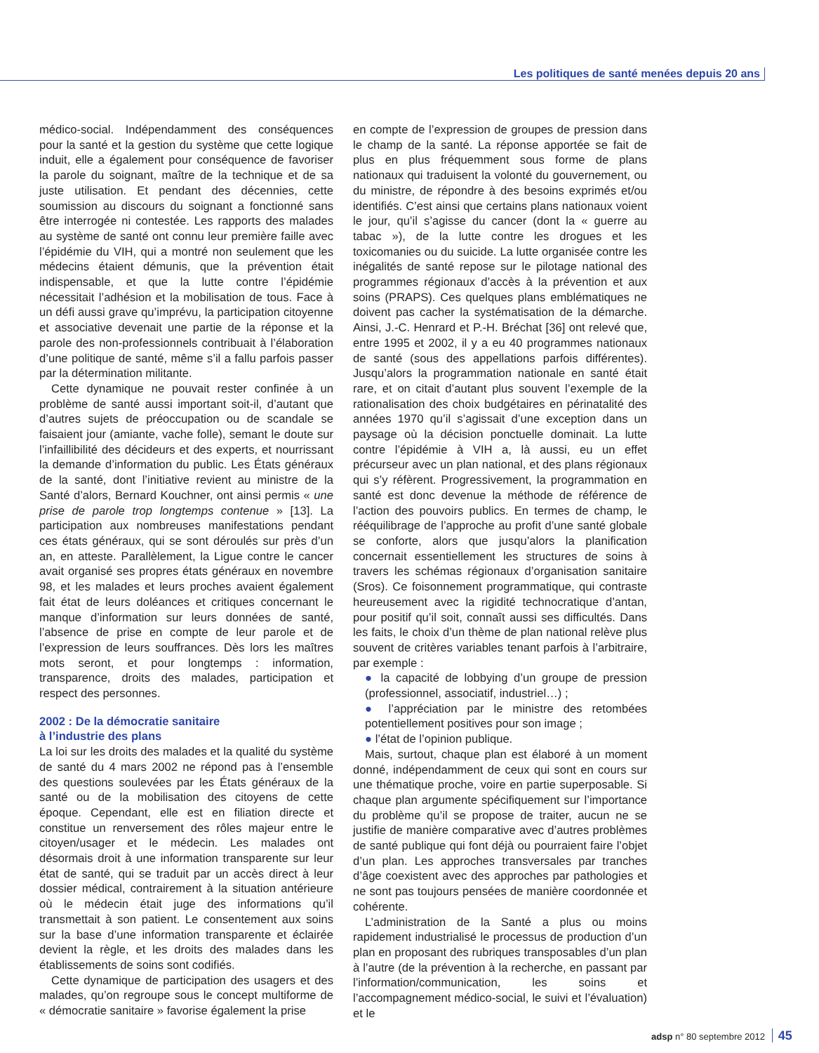Les politiques de santé menées depuis 20 ans
médico-social. Indépendamment des conséquences pour la santé et la gestion du système que cette logique induit, elle a également pour conséquence de favoriser la parole du soignant, maître de la technique et de sa juste utilisation. Et pendant des décennies, cette soumission au discours du soignant a fonctionné sans être interrogée ni contestée. Les rapports des malades au système de santé ont connu leur première faille avec l’épidémie du VIH, qui a montré non seulement que les médecins étaient démunis, que la prévention était indispensable, et que la lutte contre l’épidémie nécessitait l’adhésion et la mobilisation de tous. Face à un défi aussi grave qu’imprévu, la participation citoyenne et associative devenait une partie de la réponse et la parole des non-professionnels contribuait à l’élaboration d’une politique de santé, même s’il a fallu parfois passer par la détermination militante.
Cette dynamique ne pouvait rester confinée à un problème de santé aussi important soit-il, d’autant que d’autres sujets de préoccupation ou de scandale se faisaient jour (amiante, vache folle), semant le doute sur l’infaillibilité des décideurs et des experts, et nourrissant la demande d’information du public. Les États généraux de la santé, dont l’initiative revient au ministre de la Santé d’alors, Bernard Kouchner, ont ainsi permis « une prise de parole trop longtemps contenue » [13]. La participation aux nombreuses manifestations pendant ces états généraux, qui se sont déroulés sur près d’un an, en atteste. Parallèlement, la Ligue contre le cancer avait organisé ses propres états généraux en novembre 98, et les malades et leurs proches avaient également fait état de leurs doléances et critiques concernant le manque d’information sur leurs données de santé, l’absence de prise en compte de leur parole et de l’expression de leurs souffrances. Dès lors les maîtres mots seront, et pour longtemps : information, transparence, droits des malades, participation et respect des personnes.
2002 : De la démocratie sanitaire
à l’industrie des plans
La loi sur les droits des malades et la qualité du système de santé du 4 mars 2002 ne répond pas à l’ensemble des questions soulevées par les États généraux de la santé ou de la mobilisation des citoyens de cette époque. Cependant, elle est en filiation directe et constitue un renversement des rôles majeur entre le citoyen/usager et le médecin. Les malades ont désormais droit à une information transparente sur leur état de santé, qui se traduit par un accès direct à leur dossier médical, contrairement à la situation antérieure où le médecin était juge des informations qu’il transmettait à son patient. Le consentement aux soins sur la base d’une information transparente et éclairée devient la règle, et les droits des malades dans les établissements de soins sont codifiés.
Cette dynamique de participation des usagers et des malades, qu’on regroupe sous le concept multiforme de « démocratie sanitaire » favorise également la prise
en compte de l’expression de groupes de pression dans le champ de la santé. La réponse apportée se fait de plus en plus fréquemment sous forme de plans nationaux qui traduisent la volonté du gouvernement, ou du ministre, de répondre à des besoins exprimés et/ou identifiés. C’est ainsi que certains plans nationaux voient le jour, qu’il s’agisse du cancer (dont la « guerre au tabac »), de la lutte contre les drogues et les toxicomanies ou du suicide. La lutte organisée contre les inégalités de santé repose sur le pilotage national des programmes régionaux d’accès à la prévention et aux soins (PRAPS). Ces quelques plans emblématiques ne doivent pas cacher la systématisation de la démarche. Ainsi, J.-C. Henrard et P.-H. Bréchat [36] ont relevé que, entre 1995 et 2002, il y a eu 40 programmes nationaux de santé (sous des appellations parfois différentes). Jusqu’alors la programmation nationale en santé était rare, et on citait d’autant plus souvent l’exemple de la rationalisation des choix budgétaires en périnatalité des années 1970 qu’il s’agissait d’une exception dans un paysage où la décision ponctuelle dominait. La lutte contre l’épidémie à VIH a, là aussi, eu un effet précurseur avec un plan national, et des plans régionaux qui s’y réfèrent. Progressivement, la programmation en santé est donc devenue la méthode de référence de l’action des pouvoirs publics. En termes de champ, le rééquilibrage de l’approche au profit d’une santé globale se conforte, alors que jusqu’alors la planification concernait essentiellement les structures de soins à travers les schémas régionaux d’organisation sanitaire (Sros). Ce foisonnement programmatique, qui contraste heureusement avec la rigidité technocratique d’antan, pour positif qu’il soit, connaît aussi ses difficultés. Dans les faits, le choix d’un thème de plan national relève plus souvent de critères variables tenant parfois à l’arbitraire, par exemple :
● la capacité de lobbying d’un groupe de pression (professionnel, associatif, industriel…) ;
● l’appréciation par le ministre des retombées potentiellement positives pour son image ;
● l’état de l’opinion publique.
Mais, surtout, chaque plan est élaboré à un moment donné, indépendamment de ceux qui sont en cours sur une thématique proche, voire en partie superposable. Si chaque plan argumente spécifiquement sur l’importance du problème qu’il se propose de traiter, aucun ne se justifie de manière comparative avec d’autres problèmes de santé publique qui font déjà ou pourraient faire l’objet d’un plan. Les approches transversales par tranches d’âge coexistent avec des approches par pathologies et ne sont pas toujours pensées de manière coordonnée et cohérente.
L’administration de la Santé a plus ou moins rapidement industrialisé le processus de production d’un plan en proposant des rubriques transposables d’un plan à l’autre (de la prévention à la recherche, en passant par l’information/communication, les soins et l’accompagnement médico-social, le suivi et l’évaluation) et le
adsp n° 80 septembre 2012 45